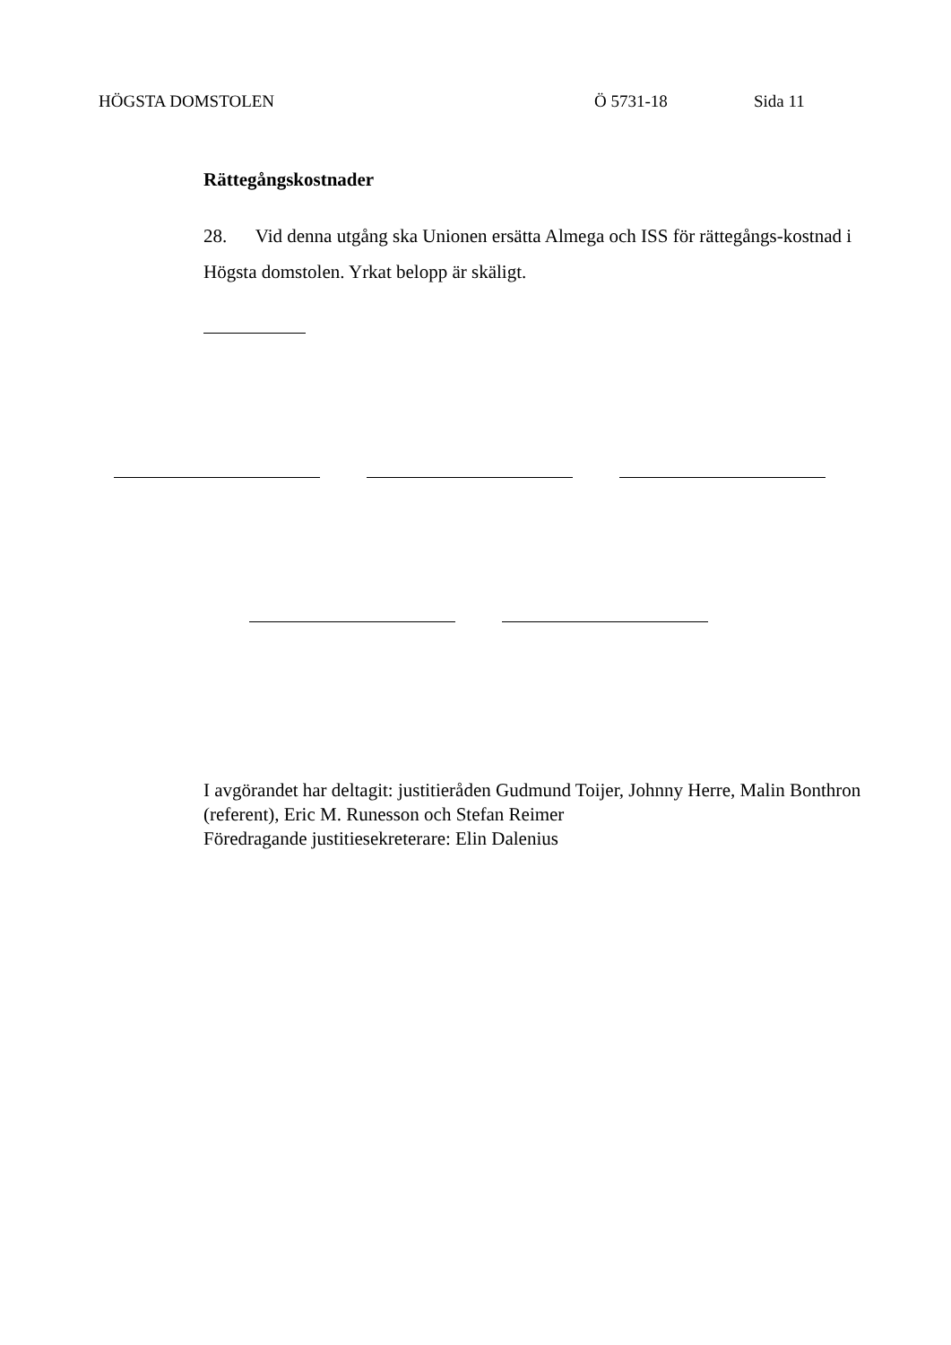HÖGSTA DOMSTOLEN Ö 5731-18 Sida 11
Rättegångskostnader
28. Vid denna utgång ska Unionen ersätta Almega och ISS för rättegångs-kostnad i Högsta domstolen. Yrkat belopp är skäligt.
I avgörandet har deltagit: justitieråden Gudmund Toijer, Johnny Herre, Malin Bonthron (referent), Eric M. Runesson och Stefan Reimer
Föredragande justitiesekreterare: Elin Dalenius